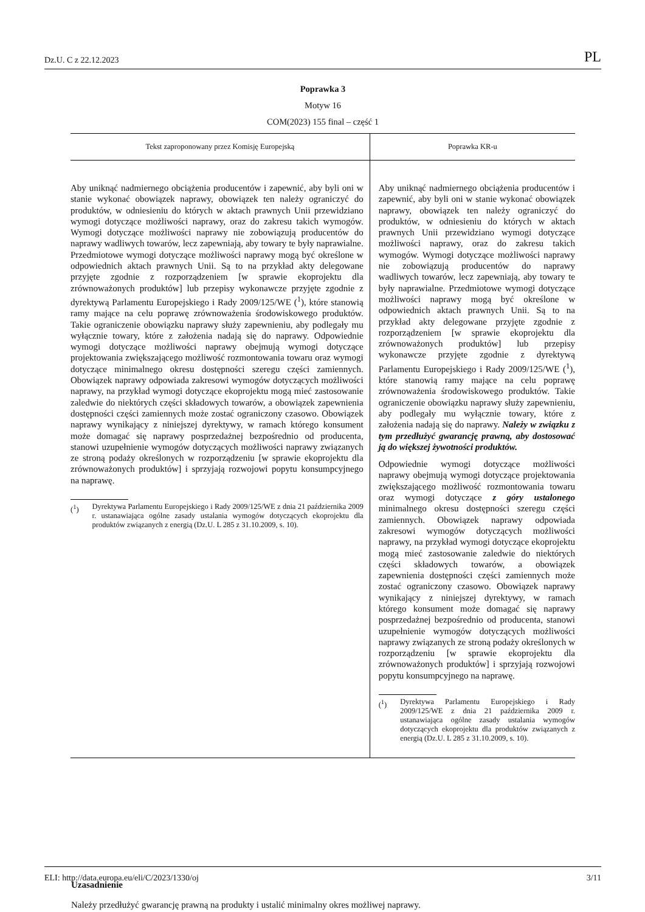Dz.U. C z 22.12.2023 PL
Poprawka 3
Motyw 16
COM(2023) 155 final – część 1
| Tekst zaproponowany przez Komisję Europejską | Poprawka KR-u |
| --- | --- |
| Aby uniknąć nadmiernego obciążenia producentów i zapewnić, aby byli oni w stanie wykonać obowiązek naprawy, obowiązek ten należy ograniczyć do produktów, w odniesieniu do których w aktach prawnych Unii przewidziano wymogi dotyczące możliwości naprawy, oraz do zakresu takich wymogów. Wymogi dotyczące możliwości naprawy nie zobowiązują producentów do naprawy wadliwych towarów, lecz zapewniają, aby towary te były naprawialne. Przedmiotowe wymogi dotyczące możliwości naprawy mogą być określone w odpowiednich aktach prawnych Unii. Są to na przykład akty delegowane przyjęte zgodnie z rozporządzeniem [w sprawie ekoprojektu dla zrównoważonych produktów] lub przepisy wykonawcze przyjęte zgodnie z dyrektywą Parlamentu Europejskiego i Rady 2009/125/WE (<sup>1</sup>), które stanowią ramy mające na celu poprawę zrównoważenia środowiskowego produktów. Takie ograniczenie obowiązku naprawy służy zapewnieniu, aby podlegały mu wyłącznie towary, które z założenia nadają się do naprawy. Odpowiednie wymogi dotyczące możliwości naprawy obejmują wymogi dotyczące projektowania zwiększającego możliwość rozmontowania towaru oraz wymogi dotyczące minimalnego okresu dostępności szeregu części zamiennych. Obowiązek naprawy odpowiada zakresowi wymogów dotyczących możliwości naprawy, na przykład wymogi dotyczące ekoprojektu mogą mieć zastosowanie zaledwie do niektórych części składowych towarów, a obowiązek zapewnienia dostępności części zamiennych może zostać ograniczony czasowo. Obowiązek naprawy wynikający z niniejszej dyrektywy, w ramach którego konsument może domagać się naprawy posprzedażnej bezpośrednio od producenta, stanowi uzupełnienie wymogów dotyczących możliwości naprawy związanych ze stroną podaży określonych w rozporządzeniu [w sprawie ekoprojektu dla zrównoważonych produktów] i sprzyjają rozwojowi popytu konsumpcyjnego na naprawę. (<sup>1</sup>) Dyrektywa Parlamentu Europejskiego i Rady 2009/125/WE z dnia 21 października 2009 r. ustanawiająca ogólne zasady ustalania wymogów dotyczących ekoprojektu dla produktów związanych z energią (Dz.U. L 285 z 31.10.2009, s. 10). | Aby uniknąć nadmiernego obciążenia producentów i zapewnić, aby byli oni w stanie wykonać obowiązek naprawy, obowiązek ten należy ograniczyć do produktów, w odniesieniu do których w aktach prawnych Unii przewidziano wymogi dotyczące możliwości naprawy, oraz do zakresu takich wymogów. Wymogi dotyczące możliwości naprawy nie zobowiązują producentów do naprawy wadliwych towarów, lecz zapewniają, aby towary te były naprawialne. Przedmiotowe wymogi dotyczące możliwości naprawy mogą być określone w odpowiednich aktach prawnych Unii. Są to na przykład akty delegowane przyjęte zgodnie z rozporządzeniem [w sprawie ekoprojektu dla zrównoważonych produktów] lub przepisy wykonawcze przyjęte zgodnie z dyrektywą Parlamentu Europejskiego i Rady 2009/125/WE (<sup>1</sup>), które stanowią ramy mające na celu poprawę zrównoważenia środowiskowego produktów. Takie ograniczenie obowiązku naprawy służy zapewnieniu, aby podlegały mu wyłącznie towary, które z założenia nadają się do naprawy. Należy w związku z tym przedłużyć gwarancję prawną, aby dostosować ją do większej żywotności produktów. Odpowiednie wymogi dotyczące możliwości naprawy obejmują wymogi dotyczące projektowania zwiększającego możliwość rozmontowania towaru oraz wymogi dotyczące z góry ustalonego minimalnego okresu dostępności szeregu części zamiennych. Obowiązek naprawy odpowiada zakresowi wymogów dotyczących możliwości naprawy, na przykład wymogi dotyczące ekoprojektu mogą mieć zastosowanie zaledwie do niektórych części składowych towarów, a obowiązek zapewnienia dostępności części zamiennych może zostać ograniczony czasowo. Obowiązek naprawy wynikający z niniejszej dyrektywy, w ramach którego konsument może domagać się naprawy posprzedażnej bezpośrednio od producenta, stanowi uzupełnienie wymogów dotyczących możliwości naprawy związanych ze stroną podaży określonych w rozporządzeniu [w sprawie ekoprojektu dla zrównoważonych produktów] i sprzyjają rozwojowi popytu konsumpcyjnego na naprawę. (<sup>1</sup>) Dyrektywa Parlamentu Europejskiego i Rady 2009/125/WE z dnia 21 października 2009 r. ustanawiająca ogólne zasady ustalania wymogów dotyczących ekoprojektu dla produktów związanych z energią (Dz.U. L 285 z 31.10.2009, s. 10). |
Uzasadnienie
Należy przedłużyć gwarancję prawną na produkty i ustalić minimalny okres możliwej naprawy.
ELI: http://data.europa.eu/eli/C/2023/1330/oj 3/11